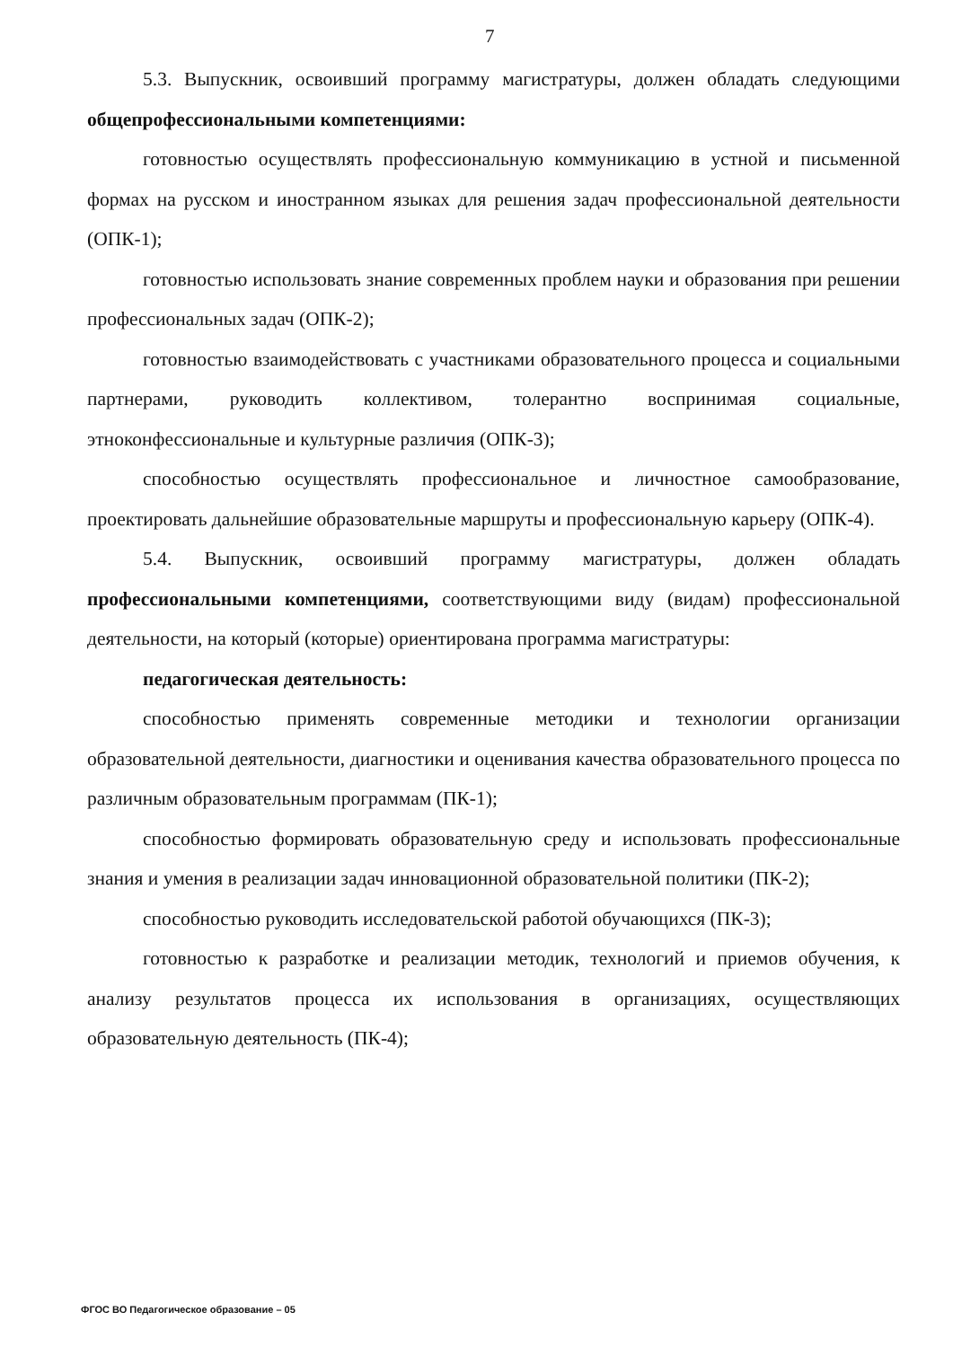7
5.3. Выпускник, освоивший программу магистратуры, должен обладать следующими общепрофессиональными компетенциями:
готовностью осуществлять профессиональную коммуникацию в устной и письменной формах на русском и иностранном языках для решения задач профессиональной деятельности (ОПК-1);
готовностью использовать знание современных проблем науки и образования при решении профессиональных задач (ОПК-2);
готовностью взаимодействовать с участниками образовательного процесса и социальными партнерами, руководить коллективом, толерантно воспринимая социальные, этноконфессиональные и культурные различия (ОПК-3);
способностью осуществлять профессиональное и личностное самообразование, проектировать дальнейшие образовательные маршруты и профессиональную карьеру (ОПК-4).
5.4. Выпускник, освоивший программу магистратуры, должен обладать профессиональными компетенциями, соответствующими виду (видам) профессиональной деятельности, на который (которые) ориентирована программа магистратуры:
педагогическая деятельность:
способностью применять современные методики и технологии организации образовательной деятельности, диагностики и оценивания качества образовательного процесса по различным образовательным программам (ПК-1);
способностью формировать образовательную среду и использовать профессиональные знания и умения в реализации задач инновационной образовательной политики (ПК-2);
способностью руководить исследовательской работой обучающихся (ПК-3);
готовностью к разработке и реализации методик, технологий и приемов обучения, к анализу результатов процесса их использования в организациях, осуществляющих образовательную деятельность (ПК-4);
ФГОС ВО Педагогическое образование – 05